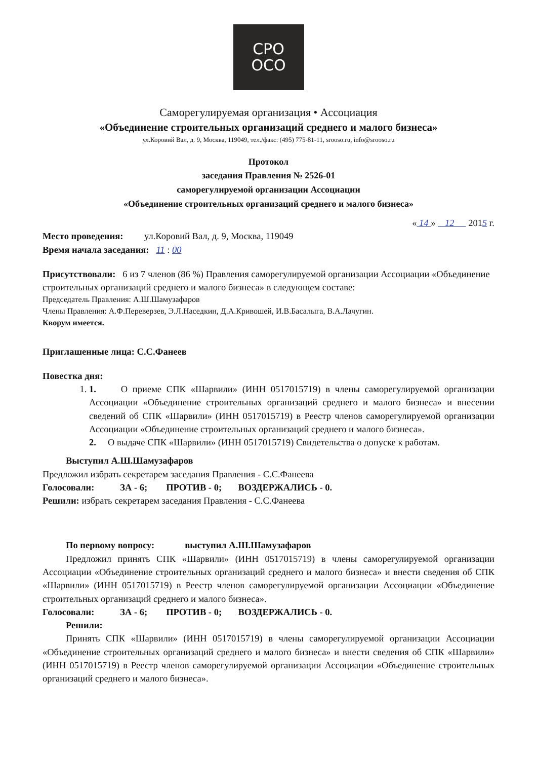СРО
ОСО
Саморегулируемая организация • Ассоциация
«Объединение строительных организаций среднего и малого бизнеса»
ул.Коровий Вал, д. 9, Москва, 119049, тел./факс: (495) 775-81-11, srooso.ru, info@srooso.ru
Протокол
заседания Правления № 2526-01
саморегулируемой организации Ассоциации
«Объединение строительных организаций среднего и малого бизнеса»
« 14 » 12 2015 г.
Место проведения: ул.Коровий Вал, д. 9, Москва, 119049
Время начала заседания: 11 : 00
Присутствовали: 6 из 7 членов (86 %) Правления саморегулируемой организации Ассоциации «Объединение строительных организаций среднего и малого бизнеса» в следующем составе:
Председатель Правления: А.Ш.Шамузафаров
Члены Правления: А.Ф.Переверзев, Э.Л.Наседкин, Д.А.Кривошей, И.В.Басалыга, В.А.Лачугин.
Кворум имеется.
Приглашенные лица: С.С.Фанеев
Повестка дня:
1. 1. О приеме СПК «Шарвили» (ИНН 0517015719) в члены саморегулируемой организации Ассоциации «Объединение строительных организаций среднего и малого бизнеса» и внесении сведений об СПК «Шарвили» (ИНН 0517015719) в Реестр членов саморегулируемой организации Ассоциации «Объединение строительных организаций среднего и малого бизнеса».
2. О выдаче СПК «Шарвили» (ИНН 0517015719) Свидетельства о допуске к работам.
Выступил А.Ш.Шамузафаров
Предложил избрать секретарем заседания Правления - С.С.Фанеева
Голосовали: ЗА - 6; ПРОТИВ - 0; ВОЗДЕРЖАЛИСЬ - 0.
Решили: избрать секретарем заседания Правления - С.С.Фанеева
По первому вопросу: выступил А.Ш.Шамузафаров
Предложил принять СПК «Шарвили» (ИНН 0517015719) в члены саморегулируемой организации Ассоциации «Объединение строительных организаций среднего и малого бизнеса» и внести сведения об СПК «Шарвили» (ИНН 0517015719) в Реестр членов саморегулируемой организации Ассоциации «Объединение строительных организаций среднего и малого бизнеса».
Голосовали: ЗА - 6; ПРОТИВ - 0; ВОЗДЕРЖАЛИСЬ - 0.
Решили:
Принять СПК «Шарвили» (ИНН 0517015719) в члены саморегулируемой организации Ассоциации «Объединение строительных организаций среднего и малого бизнеса» и внести сведения об СПК «Шарвили» (ИНН 0517015719) в Реестр членов саморегулируемой организации Ассоциации «Объединение строительных организаций среднего и малого бизнеса».